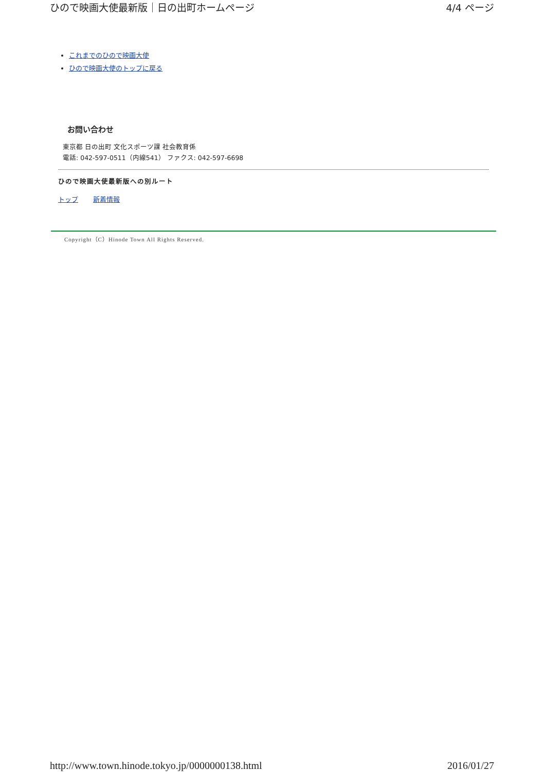ひので映画大使最新版｜日の出町ホームページ 4/4 ページ
これまでのひので映画大使
ひので映画大使のトップに戻る
お問い合わせ
東京都 日の出町 文化スポーツ課 社会教育係
電話: 042-597-0511（内線541） ファクス: 042-597-6698
ひので映画大使最新版への別ルート
トップ 新着情報
Copyright（C）Hinode Town All Rights Reserved.
http://www.town.hinode.tokyo.jp/0000000138.html 2016/01/27